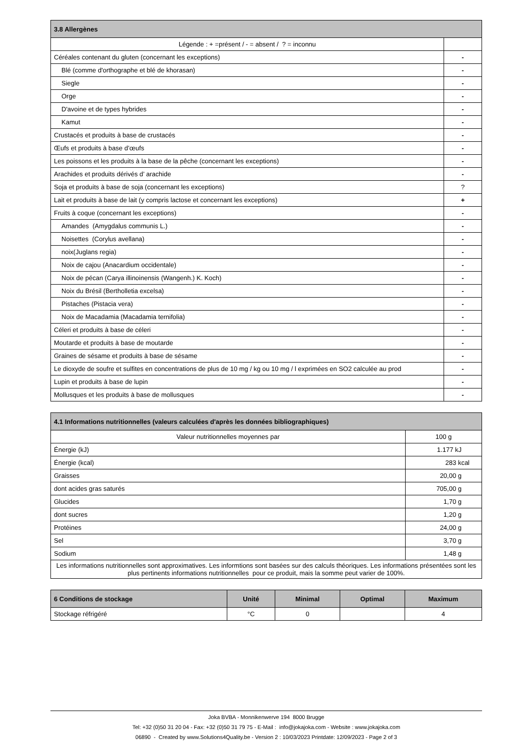| 3.8 Allergènes | |
| --- | --- |
| Légende : + =présent / - = absent / ? = inconnu | |
| Céréales contenant du gluten (concernant les exceptions) | - |
| Blé (comme d'orthographe et blé de khorasan) | - |
| Siegle | - |
| Orge | - |
| D'avoine et de types hybrides | - |
| Kamut | - |
| Crustacés et produits à base de crustacés | - |
| Œufs et produits à base d’œufs | - |
| Les poissons et les produits à la base de la pêche (concernant les exceptions) | - |
| Arachides et produits dérivés d’ arachide | - |
| Soja et produits à base de soja (concernant les exceptions) | ? |
| Lait et produits à base de lait (y compris lactose et concernant les exceptions) | + |
| Fruits à coque (concernant les exceptions) | - |
| Amandes (Amygdalus communis L.) | - |
| Noisettes (Corylus avellana) | - |
| noix(Juglans regia) | - |
| Noix de cajou (Anacardium occidentale) | - |
| Noix de pécan (Carya illinoinensis (Wangenh.) K. Koch) | - |
| Noix du Brésil (Bertholletia excelsa) | - |
| Pistaches (Pistacia vera) | - |
| Noix de Macadamia (Macadamia ternifolia) | - |
| Céleri et produits à base de céleri | - |
| Moutarde et produits à base de moutarde | - |
| Graines de sésame et produits à base de sésame | - |
| Le dioxyde de soufre et sulfites en concentrations de plus de 10 mg / kg ou 10 mg / l exprimées en SO2 calculée au prod | - |
| Lupin et produits à base de lupin | - |
| Mollusques et les produits à base de mollusques | - |
| 4.1 Informations nutritionnelles (valeurs calculées d'après les données bibliographiques) | |
| --- | --- |
| Valeur nutritionnelles moyennes par | 100 g |
| Énergie (kJ) | 1.177 kJ |
| Énergie (kcal) | 283 kcal |
| Graisses | 20,00 g |
| dont acides gras saturés | 705,00 g |
| Glucides | 1,70 g |
| dont sucres | 1,20 g |
| Protéines | 24,00 g |
| Sel | 3,70 g |
| Sodium | 1,48 g |
| Les informations nutritionnelles sont approximatives. Les informtions sont basées sur des calculs théoriques. Les informations présentées sont les plus pertinents informations nutritionnelles pour ce produit, mais la somme peut varier de 100%. | |
| 6 Conditions de stockage | Unité | Minimal | Optimal | Maximum |
| --- | --- | --- | --- | --- |
| Stockage réfrigéré | °C | 0 | | 4 |
Joka BVBA - Monnikenwerve 194 8000 Brugge
Tel: +32 (0)50 31 20 04 - Fax: +32 (0)50 31 79 75 - E-Mail : info@jokajoka.com - Website : www.jokajoka.com
06890 - Created by www.Solutions4Quality.be - Version 2 : 10/03/2023 Printdate: 12/09/2023 - Page 2 of 3